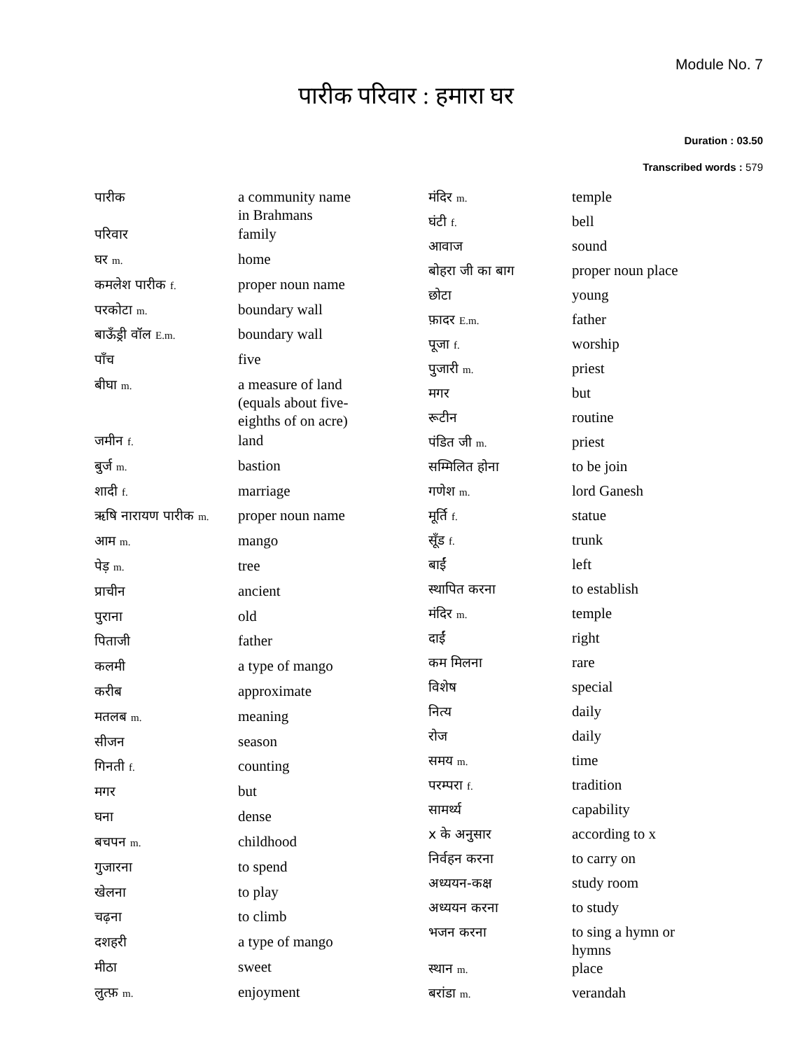Module No. 7
पारीक परिवार : हमारा घर
Duration : 03.50
Transcribed words : 579
| पारीक | a community name in Brahmans |
| परिवार | family |
| घर m. | home |
| कमलेश पारीक f. | proper noun name |
| परकोटा m. | boundary wall |
| बाऊँड्री वॉल E.m. | boundary wall |
| पाँच | five |
| बीघा m. | a measure of land (equals about five- eighths of on acre) |
| जमीन f. | land |
| बुर्ज m. | bastion |
| शादी f. | marriage |
| ऋषि नारायण पारीक m. | proper noun name |
| आम m. | mango |
| पेड़ m. | tree |
| प्राचीन | ancient |
| पुराना | old |
| पिताजी | father |
| कलमी | a type of mango |
| करीब | approximate |
| मतलब m. | meaning |
| सीजन | season |
| गिनती f. | counting |
| मगर | but |
| घना | dense |
| बचपन m. | childhood |
| गुजारना | to spend |
| खेलना | to play |
| चढ़ना | to climb |
| दशहरी | a type of mango |
| मीठा | sweet |
| लुत्फ़ m. | enjoyment |
| मंदिर m. | temple |
| घंटी f. | bell |
| आवाज | sound |
| बोहरा जी का बाग | proper noun place |
| छोटा | young |
| फ़ादर E.m. | father |
| पूजा f. | worship |
| पुजारी m. | priest |
| मगर | but |
| रूटीन | routine |
| पंडित जी m. | priest |
| सम्मिलित होना | to be join |
| गणेश m. | lord Ganesh |
| मूर्ति f. | statue |
| सूँड f. | trunk |
| बाईं | left |
| स्थापित करना | to establish |
| मंदिर m. | temple |
| दाईं | right |
| कम मिलना | rare |
| विशेष | special |
| नित्य | daily |
| रोज | daily |
| समय m. | time |
| परम्परा f. | tradition |
| सामर्थ्य | capability |
| x के अनुसार | according to x |
| निर्वहन करना | to carry on |
| अध्ययन-कक्ष | study room |
| अध्ययन करना | to study |
| भजन करना | to sing a hymn or hymns |
| स्थान m. | place |
| बरांडा m. | verandah |